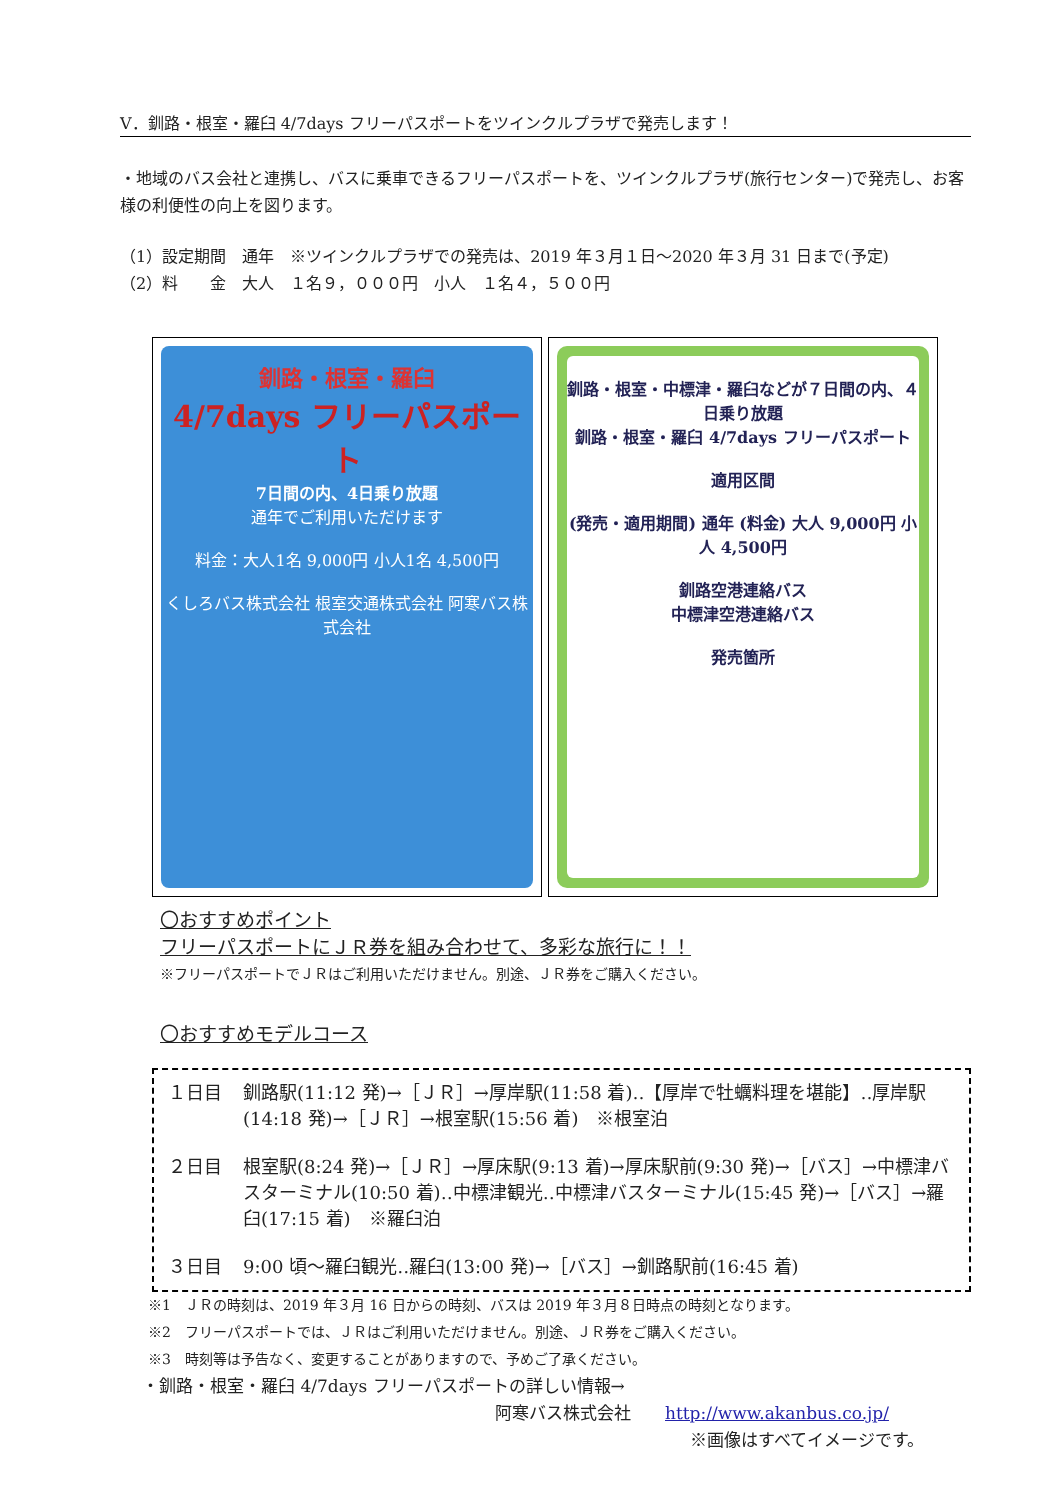Ⅴ．釧路・根室・羅臼 4/7days フリーパスポートをツインクルプラザで発売します！
・地域のバス会社と連携し、バスに乗車できるフリーパスポートを、ツインクルプラザ(旅行センター)で発売し、お客様の利便性の向上を図ります。
（1）設定期間　通年　※ツインクルプラザでの発売は、2019 年３月１日～2020 年３月 31 日まで(予定)
（2）料　　金　大人　１名９，０００円　小人　１名４，５００円
釧路・根室・羅臼
4/7days フリーパスポート
7日間の内、4日乗り放題
通年でご利用いただけます
料金：大人1名 9,000円 小人1名 4,500円
くしろバス株式会社 根室交通株式会社 阿寒バス株式会社
釧路・根室・中標津・羅臼などが７日間の内、４日乗り放題
釧路・根室・羅臼 4/7days フリーパスポート
適用区間
(発売・適用期間) 通年 (料金) 大人 9,000円 小人 4,500円
釧路空港連絡バス
中標津空港連絡バス
発売箇所
〇おすすめポイント
フリーパスポートにＪＲ券を組み合わせて、多彩な旅行に！！
※フリーパスポートでＪＲはご利用いただけません。別途、ＪＲ券をご購入ください。
〇おすすめモデルコース
１日目 釧路駅(11:12 発)→［ＪＲ］→厚岸駅(11:58 着)‥【厚岸で牡蠣料理を堪能】‥厚岸駅(14:18 発)→［ＪＲ］→根室駅(15:56 着)　※根室泊
２日目 根室駅(8:24 発)→［ＪＲ］→厚床駅(9:13 着)→厚床駅前(9:30 発)→［バス］→中標津バスターミナル(10:50 着)‥中標津観光‥中標津バスターミナル(15:45 発)→［バス］→羅臼(17:15 着)　※羅臼泊
３日目 9:00 頃～羅臼観光‥羅臼(13:00 発)→［バス］→釧路駅前(16:45 着)
※1　ＪＲの時刻は、2019 年３月 16 日からの時刻、バスは 2019 年３月８日時点の時刻となります。
※2　フリーパスポートでは、ＪＲはご利用いただけません。別途、ＪＲ券をご購入ください。
※3　時刻等は予告なく、変更することがありますので、予めご了承ください。
・釧路・根室・羅臼 4/7days フリーパスポートの詳しい情報→
阿寒バス株式会社　　http://www.akanbus.co.jp/
※画像はすべてイメージです。